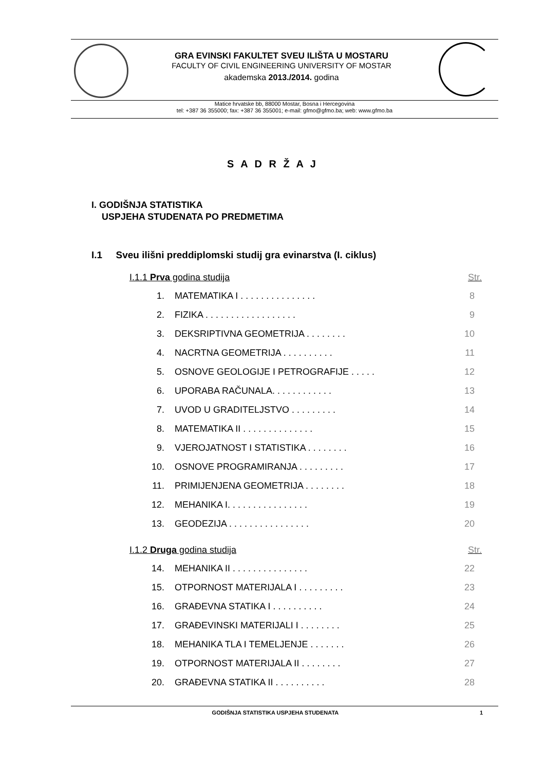GRA EVINSKI FAKULTET SVEU ILIŠTA U MOSTARU
FACULTY OF CIVIL ENGINEERING UNIVERSITY OF MOSTAR
akademska 2013./2014. godina
Matice hrvatske bb, 88000 Mostar, Bosna i Hercegovina
tel: +387 36 355000; fax: +387 36 355001; e-mail: gfmo@gfmo.ba; web: www.gfmo.ba
S A D R Ž A J
I. GODIŠNJA STATISTIKA
USPJEHA STUDENATA PO PREDMETIMA
I.1 Sveu ilišni preddiplomski studij gra evinarstva (I. ciklus)
I.1.1 Prva godina studija Str.
1. MATEMATIKA I . . . . . . . . . . . . . . . 8
2. FIZIKA . . . . . . . . . . . . . . . . . . 9
3. DEKSRIPTIVNA GEOMETRIJA . . . . . . . . 10
4. NACRTNA GEOMETRIJA . . . . . . . . . . 11
5. OSNOVE GEOLOGIJE I PETROGRAFIJE . . . . . 12
6. UPORABA RAČUNALA. . . . . . . . . . . . 13
7. UVOD U GRADITELJSTVO . . . . . . . . . 14
8. MATEMATIKA II . . . . . . . . . . . . . . 15
9. VJEROJATNOST I STATISTIKA . . . . . . . . 16
10. OSNOVE PROGRAMIRANJA . . . . . . . . . 17
11. PRIMIJENJENA GEOMETRIJA . . . . . . . . 18
12. MEHANIKA I. . . . . . . . . . . . . . . . 19
13. GEODEZIJA . . . . . . . . . . . . . . . . 20
I.1.2 Druga godina studija Str.
14. MEHANIKA II . . . . . . . . . . . . . . . 22
15. OTPORNOST MATERIJALA I . . . . . . . . . 23
16. GRAĐEVNA STATIKA I . . . . . . . . . . 24
17. GRAĐEVINSKI MATERIJALI I . . . . . . . . 25
18. MEHANIKA TLA I TEMELJENJE . . . . . . . 26
19. OTPORNOST MATERIJALA II . . . . . . . . 27
20. GRAĐEVNA STATIKA II . . . . . . . . . . 28
GODIŠNJA STATISTIKA USPJEHA STUDENATA 1